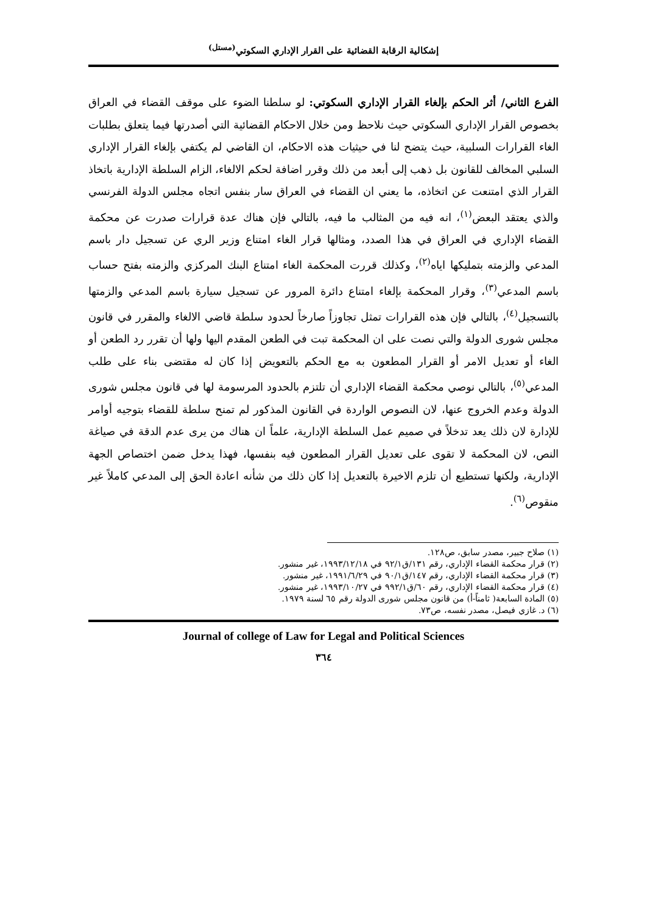إشكالية الرقابة القضائية على القرار الإداري السكوتي<sup>(مستل)</sup>
الفرع الثاني/ أثر الحكم بإلغاء القرار الإداري السكوتي: لو سلطنا الضوء على موقف القضاء في العراق بخصوص القرار الإداري السكوتي حيث نلاحظ ومن خلال الاحكام القضائية التي أصدرتها فيما يتعلق بطلبات الغاء القرارات السلبية، حيث يتضح لنا في حيثيات هذه الاحكام، ان القاضي لم يكتفي بإلغاء القرار الإداري السلبي المخالف للقانون بل ذهب إلى أبعد من ذلك وقرر اضافة لحكم الالغاء، الزام السلطة الإدارية باتخاذ القرار الذي امتنعت عن اتخاذه، ما يعني ان القضاء في العراق سار بنفس اتجاه مجلس الدولة الفرنسي والذي يعتقد البعض<sup>(١)</sup>، انه فيه من المثالب ما فيه، بالتالي فإن هناك عدة قرارات صدرت عن محكمة القضاء الإداري في العراق في هذا الصدد، ومثالها قرار الغاء امتناع وزير الري عن تسجيل دار باسم المدعي والزمته بتمليكها اياه<sup>(٢)</sup>، وكذلك قررت المحكمة الغاء امتناع البنك المركزي والزمته بفتح حساب باسم المدعي<sup>(٣)</sup>، وقرار المحكمة بإلغاء امتناع دائرة المرور عن تسجيل سيارة باسم المدعي والزمتها بالتسجيل<sup>(٤)</sup>، بالتالي فإن هذه القرارات تمثل تجاوزاً صارخاً لحدود سلطة قاضي الالغاء والمقرر في قانون مجلس شورى الدولة والتي نصت على ان المحكمة تبت في الطعن المقدم اليها ولها أن تقرر رد الطعن أو الغاء أو تعديل الامر أو القرار المطعون به مع الحكم بالتعويض إذا كان له مقتضى بناء على طلب المدعي<sup>(٥)</sup>، بالتالي نوصي محكمة القضاء الإداري أن تلتزم بالحدود المرسومة لها في قانون مجلس شورى الدولة وعدم الخروج عنها، لان النصوص الواردة في القانون المذكور لم تمنح سلطة للقضاء بتوجيه أوامر للإدارة لان ذلك يعد تدخلاً في صميم عمل السلطة الإدارية، علماً ان هناك من يرى عدم الدقة في صياغة النص، لان المحكمة لا تقوى على تعديل القرار المطعون فيه بنفسها، فهذا يدخل ضمن اختصاص الجهة الإدارية، ولكنها تستطيع أن تلزم الاخيرة بالتعديل إذا كان ذلك من شأنه اعادة الحق إلى المدعي كاملاً غير منقوص<sup>(٦)</sup>.
(١) صلاح جبير، مصدر سابق، ص١٢٨.
(٢) قرار محكمة القضاء الإداري، رقم ١٣١/ق٩٢/١ في ١٩٩٣/١٢/١٨، غير منشور.
(٣) قرار محكمة القضاء الإداري، رقم ١٤٧/ق٩٠/١ في ١٩٩١/٦/٢٩، غير منشور.
(٤) قرار محكمة القضاء الإداري، رقم ٦٠/ق٩٩٢/١ في ١٩٩٣/١٠/٢٧، غير منشور.
(٥) المادة السابعة( ثامناً-أ) من قانون مجلس شورى الدولة رقم ٦٥ لسنة ١٩٧٩.
(٦) د. غازي فيصل، مصدر نفسه، ص٧٣.
Journal of college of Law for Legal and Political Sciences
٣٦٤